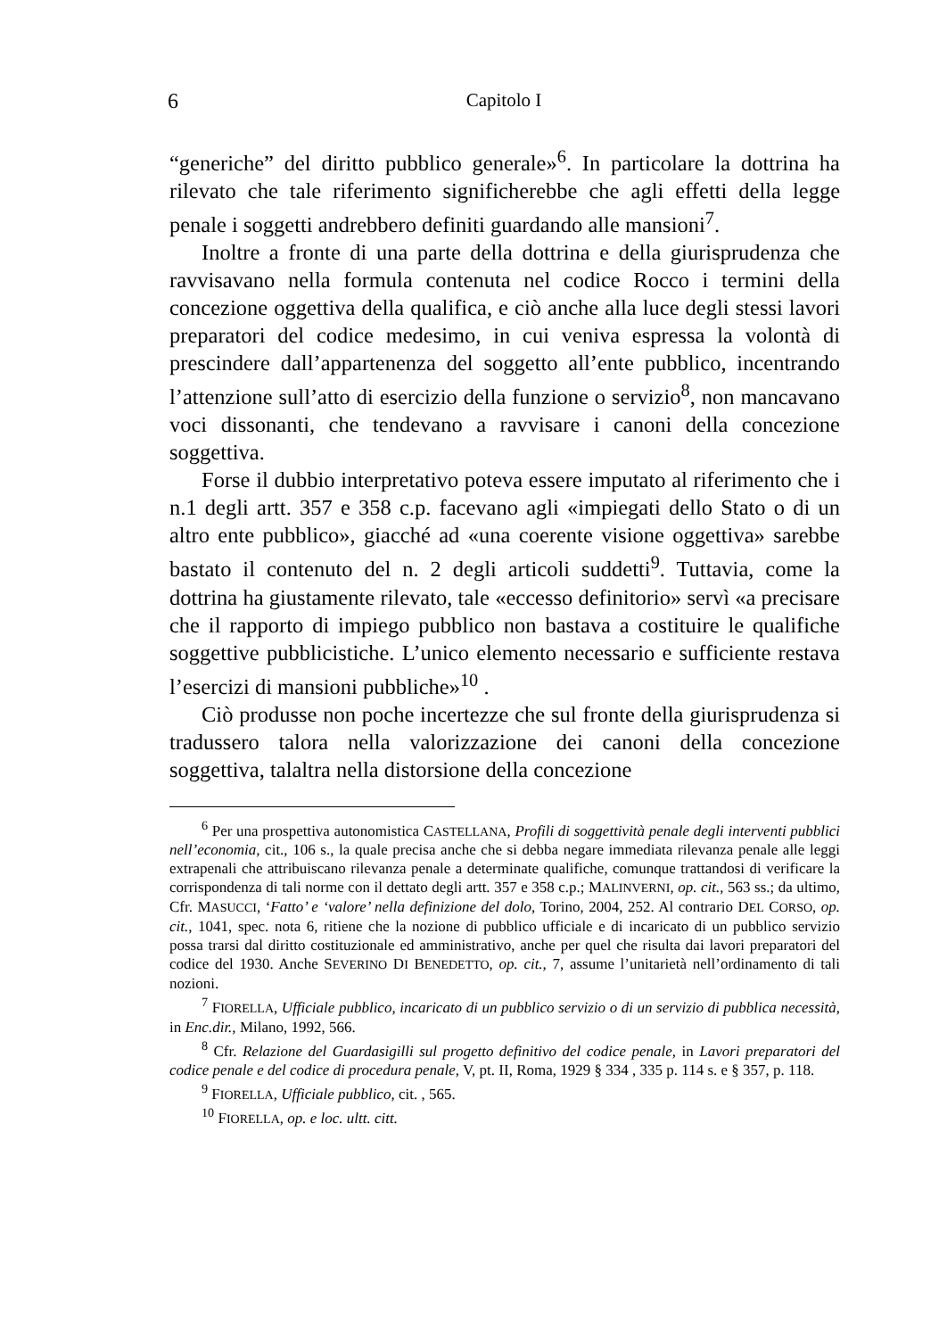6 Capitolo I
“generiche” del diritto pubblico generale»<sup>6</sup>. In particolare la dottrina ha rilevato che tale riferimento significherebbe che agli effetti della legge penale i soggetti andrebbero definiti guardando alle mansioni<sup>7</sup>.
Inoltre a fronte di una parte della dottrina e della giurisprudenza che ravvisavano nella formula contenuta nel codice Rocco i termini della concezione oggettiva della qualifica, e ciò anche alla luce degli stessi lavori preparatori del codice medesimo, in cui veniva espressa la volontà di prescindere dall’appartenenza del soggetto all’ente pubblico, incentrando l’attenzione sull’atto di esercizio della funzione o servizio<sup>8</sup>, non mancavano voci dissonanti, che tendevano a ravvisare i canoni della concezione soggettiva.
Forse il dubbio interpretativo poteva essere imputato al riferimento che i n.1 degli artt. 357 e 358 c.p. facevano agli «impiegati dello Stato o di un altro ente pubblico», giacché ad «una coerente visione oggettiva» sarebbe bastato il contenuto del n. 2 degli articoli suddetti<sup>9</sup>. Tuttavia, come la dottrina ha giustamente rilevato, tale «eccesso definitorio» servì «a precisare che il rapporto di impiego pubblico non bastava a costituire le qualifiche soggettive pubblicistiche. L’unico elemento necessario e sufficiente restava l’esercizi di mansioni pubbliche»<sup>10</sup> .
Ciò produsse non poche incertezze che sul fronte della giurisprudenza si tradussero talora nella valorizzazione dei canoni della concezione soggettiva, talaltra nella distorsione della concezione
<sup>6</sup> Per una prospettiva autonomistica CASTELLANA, Profili di soggettività penale degli interventi pubblici nell’economia, cit., 106 s., la quale precisa anche che si debba negare immediata rilevanza penale alle leggi extrapenali che attribuiscano rilevanza penale a determinate qualifiche, comunque trattandosi di verificare la corrispondenza di tali norme con il dettato degli artt. 357 e 358 c.p.; MALINVERNI, op. cit., 563 ss.; da ultimo, Cfr. MASUCCI, ‘Fatto’ e ‘valore’ nella definizione del dolo, Torino, 2004, 252. Al contrario DEL CORSO, op. cit., 1041, spec. nota 6, ritiene che la nozione di pubblico ufficiale e di incaricato di un pubblico servizio possa trarsi dal diritto costituzionale ed amministrativo, anche per quel che risulta dai lavori preparatori del codice del 1930. Anche SEVERINO DI BENEDETTO, op. cit., 7, assume l’unitarietà nell’ordinamento di tali nozioni.
<sup>7</sup> FIORELLA, Ufficiale pubblico, incaricato di un pubblico servizio o di un servizio di pubblica necessità, in Enc.dir., Milano, 1992, 566.
<sup>8</sup> Cfr. Relazione del Guardasigilli sul progetto definitivo del codice penale, in Lavori preparatori del codice penale e del codice di procedura penale, V, pt. II, Roma, 1929 § 334 , 335 p. 114 s. e § 357, p. 118.
<sup>9</sup> FIORELLA, Ufficiale pubblico, cit. , 565.
<sup>10</sup> FIORELLA, op. e loc. ultt. citt.